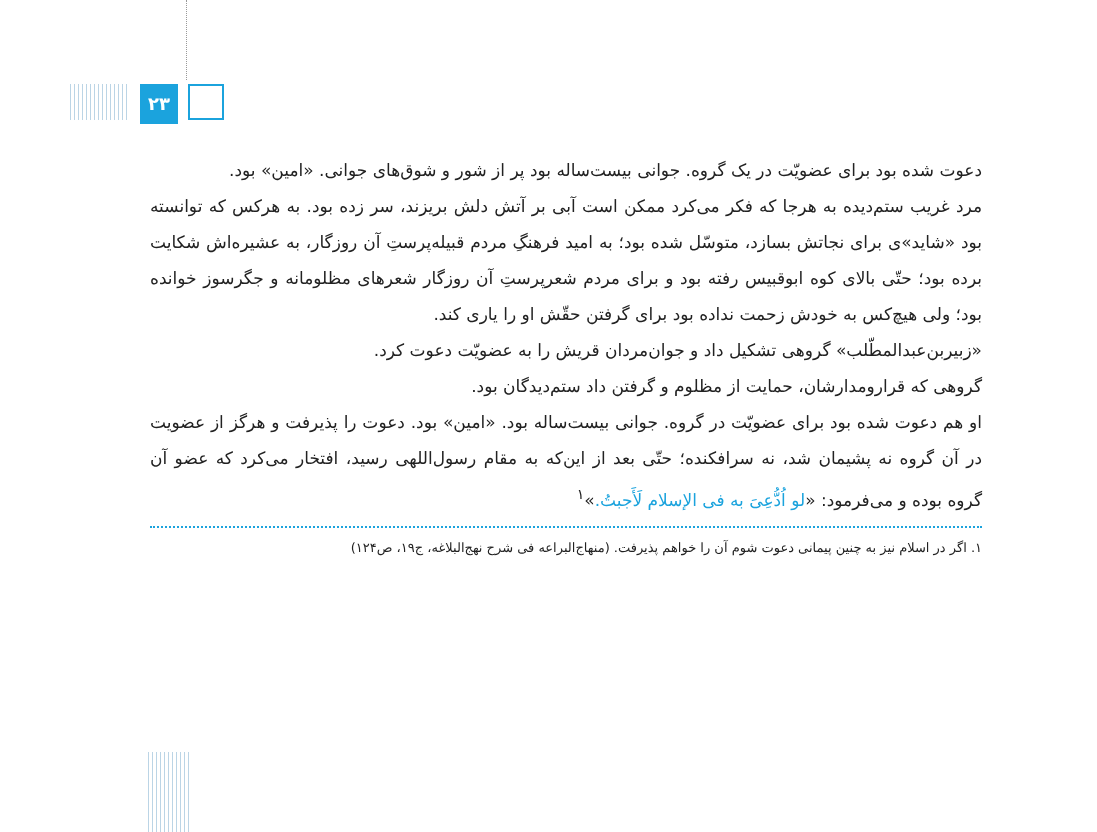۲۳
دعوت شده بود برای عضویّت در یک گروه. جوانی بیست‌ساله بود پر از شور و شوق‌های جوانی. «امین» بود.
مرد غریب ستم‌دیده به هرجا که فکر می‌کرد ممکن است آبی بر آتش دلش بریزند، سر زده بود. به هرکس که توانسته بود «شاید»ی برای نجاتش بسازد، متوسّل شده بود؛ به امید فرهنگِ مردم قبیله‌پرستِ آن روزگار، به عشیره‌اش شکایت برده بود؛ حتّی بالای کوه ابوقبیس رفته بود و برای مردم شعرپرستِ آن روزگار شعرهای مظلومانه و جگرسوز خوانده بود؛ ولی هیچ‌کس به خودش زحمت نداده بود برای گرفتن حقّش او را یاری کند.
«زبیربن‌عبدالمطّلب» گروهی تشکیل داد و جوان‌مردان قریش را به عضویّت دعوت کرد.
گروهی که قرارومدارشان، حمایت از مظلوم و گرفتن داد ستم‌دیدگان بود.
او هم دعوت شده بود برای عضویّت در گروه. جوانی بیست‌ساله بود. «امین» بود. دعوت را پذیرفت و هرگز از عضویت در آن گروه نه پشیمان شد، نه سرافکنده؛ حتّی بعد از این‌که به مقام رسول‌اللهی رسید، افتخار می‌کرد که عضو آن گروه بوده و می‌فرمود: «لو اُدُّعِیَ به فی الإسلام لَأَجبتُ.»<sup>۱</sup>
۱. اگر در اسلام نیز به چنین پیمانی دعوت شوم آن را خواهم پذیرفت. (منهاج‌البراعه فی شرح نهج‌البلاغه، ج۱۹، ص۱۲۴)